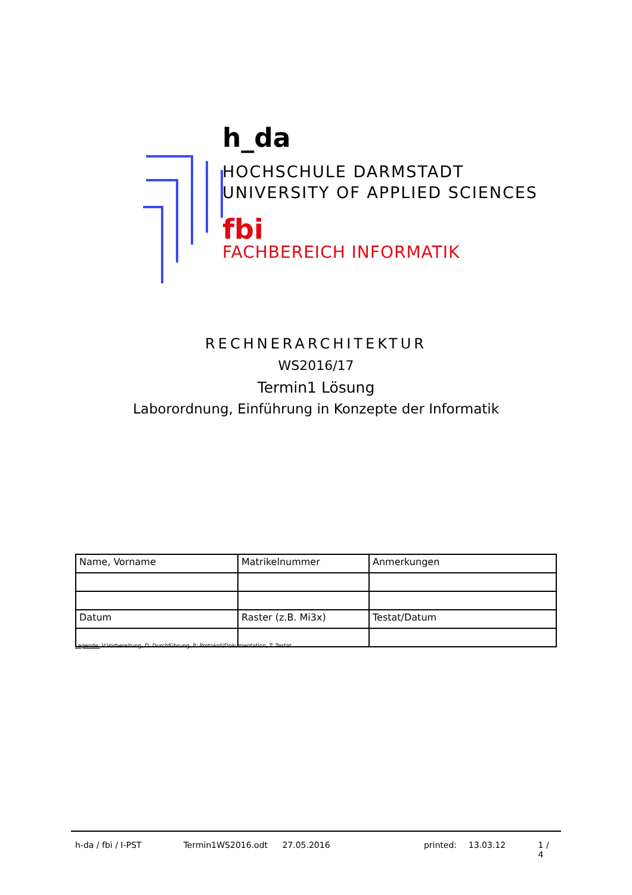h_da
HOCHSCHULE DARMSTADT
UNIVERSITY OF APPLIED SCIENCES
fbi
FACHBEREICH INFORMATIK
RECHNERARCHITEKTUR
WS2016/17
Termin1 Lösung
Laborordnung, Einführung in Konzepte der Informatik
| Name, Vorname | Matrikelnummer | Anmerkungen |
| Datum | Raster (z.B. Mi3x) | Testat/Datum |
Legende: V:Vorbereitung, D: Durchführung, P: Protokoll/Dokumentation, T: Testat
h-da / fbi / I-PST Termin1WS2016.odt 27.05.2016 printed: 13.03.12 1 / 4